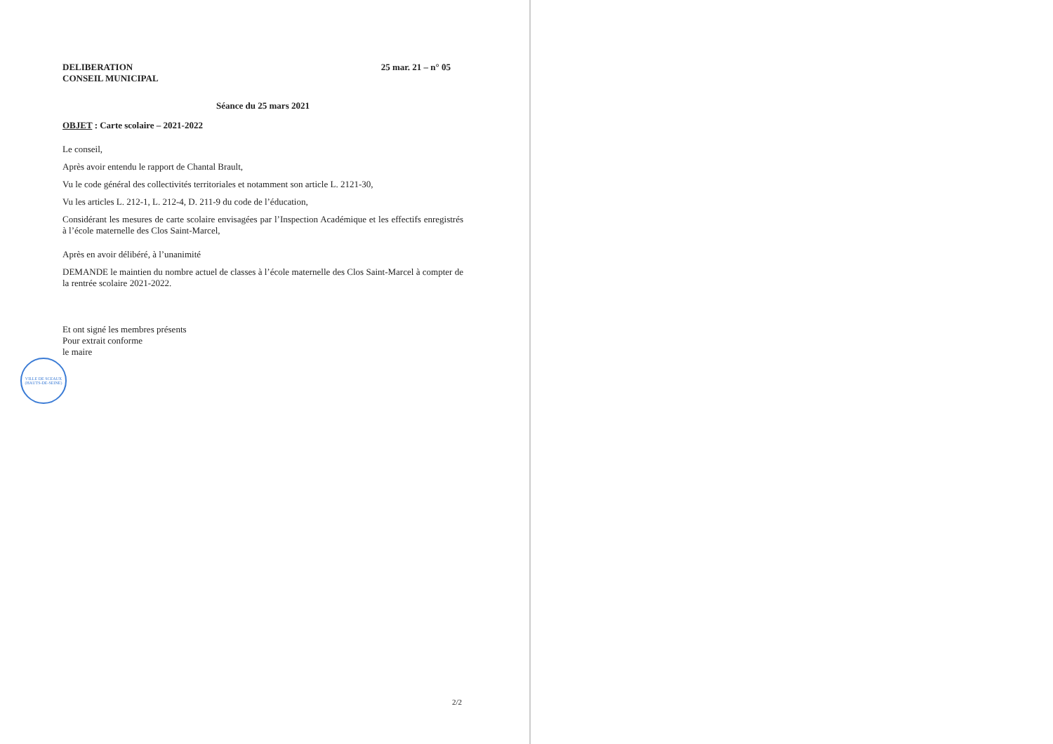DELIBERATION
CONSEIL MUNICIPAL
25 mar. 21 – n° 05
Séance du 25 mars 2021
OBJET : Carte scolaire – 2021-2022
Le conseil,
Après avoir entendu le rapport de Chantal Brault,
Vu le code général des collectivités territoriales et notamment son article L. 2121-30,
Vu les articles L. 212-1, L. 212-4, D. 211-9 du code de l’éducation,
Considérant les mesures de carte scolaire envisagées par l’Inspection Académique et les effectifs enregistrés à l’école maternelle des Clos Saint-Marcel,
Après en avoir délibéré, à l’unanimité
DEMANDE le maintien du nombre actuel de classes à l’école maternelle des Clos Saint-Marcel à compter de la rentrée scolaire 2021-2022.
Et ont signé les membres présents
Pour extrait conforme
le maire
VILLE DE SCEAUX
(HAUTS-DE-SEINE)
2/2